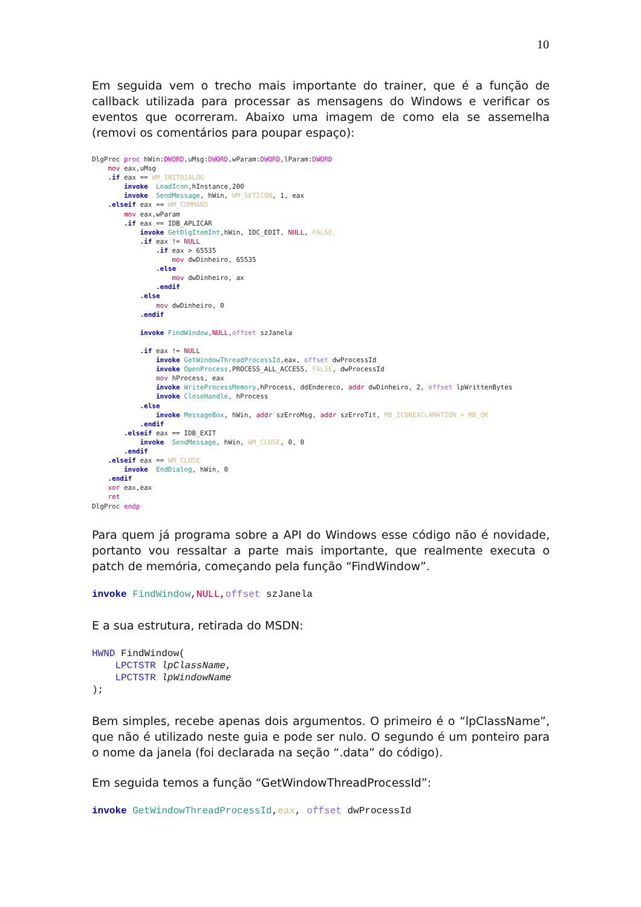10
Em seguida vem o trecho mais importante do trainer, que é a função de callback utilizada para processar as mensagens do Windows e verificar os eventos que ocorreram. Abaixo uma imagem de como ela se assemelha (removi os comentários para poupar espaço):
DlgProc proc hWin:DWORD,uMsg:DWORD,wParam:DWORD,lParam:DWORD
    mov eax,uMsg
    .if eax == WM_INITDIALOG
        invoke  LoadIcon,hInstance,200
        invoke  SendMessage, hWin, WM_SETICON, 1, eax
    .elseif eax == WM_COMMAND
        mov eax,wParam
        .if eax == IDB_APLICAR
            invoke GetDlgItemInt,hWin, IDC_EDIT, NULL, FALSE
            .if eax != NULL
                .if eax > 65535
                    mov dwDinheiro, 65535
                .else
                    mov dwDinheiro, ax
                .endif
            .else
                mov dwDinheiro, 0
            .endif

            invoke FindWindow,NULL,offset szJanela

            .if eax != NULL
                invoke GetWindowThreadProcessId,eax, offset dwProcessId
                invoke OpenProcess,PROCESS_ALL_ACCESS, FALSE, dwProcessId
                mov hProcess, eax
                invoke WriteProcessMemory,hProcess, ddEndereco, addr dwDinheiro, 2, offset lpWrittenBytes
                invoke CloseHandle, hProcess
            .else
                invoke MessageBox, hWin, addr szErroMsg, addr szErroTit, MB_ICONEXCLAMATION + MB_OK
            .endif
        .elseif eax == IDB_EXIT
            invoke  SendMessage, hWin, WM_CLOSE, 0, 0
        .endif
    .elseif eax == WM_CLOSE
        invoke  EndDialog, hWin, 0
    .endif
    xor eax,eax
    ret
DlgProc endp
Para quem já programa sobre a API do Windows esse código não é novidade, portanto vou ressaltar a parte mais importante, que realmente executa o patch de memória, começando pela função “FindWindow”.
invoke FindWindow,NULL,offset szJanela
E a sua estrutura, retirada do MSDN:
HWND FindWindow( LPCTSTR lpClassName, LPCTSTR lpWindowName );
Bem simples, recebe apenas dois argumentos. O primeiro é o “lpClassName”, que não é utilizado neste guia e pode ser nulo. O segundo é um ponteiro para o nome da janela (foi declarada na seção “.data” do código).
Em seguida temos a função “GetWindowThreadProcessId”:
invoke GetWindowThreadProcessId,eax, offset dwProcessId